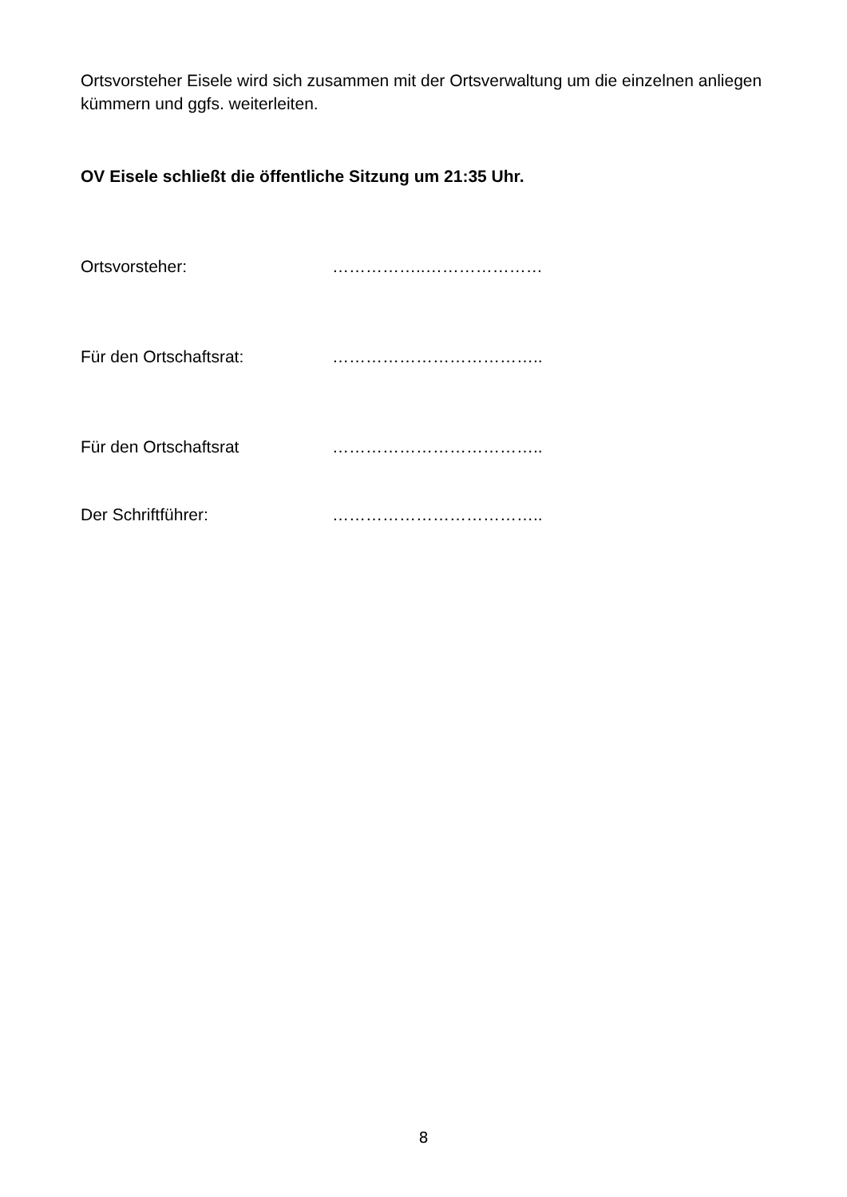Ortsvorsteher Eisele wird sich zusammen mit der Ortsverwaltung um die einzelnen anliegen kümmern und ggfs. weiterleiten.
OV Eisele schließt die öffentliche Sitzung um 21:35 Uhr.
Ortsvorsteher: ……………..…………………
Für den Ortschaftsrat: ………………………………..
Für den Ortschaftsrat ………………………………..
Der Schriftführer: ………………………………..
8